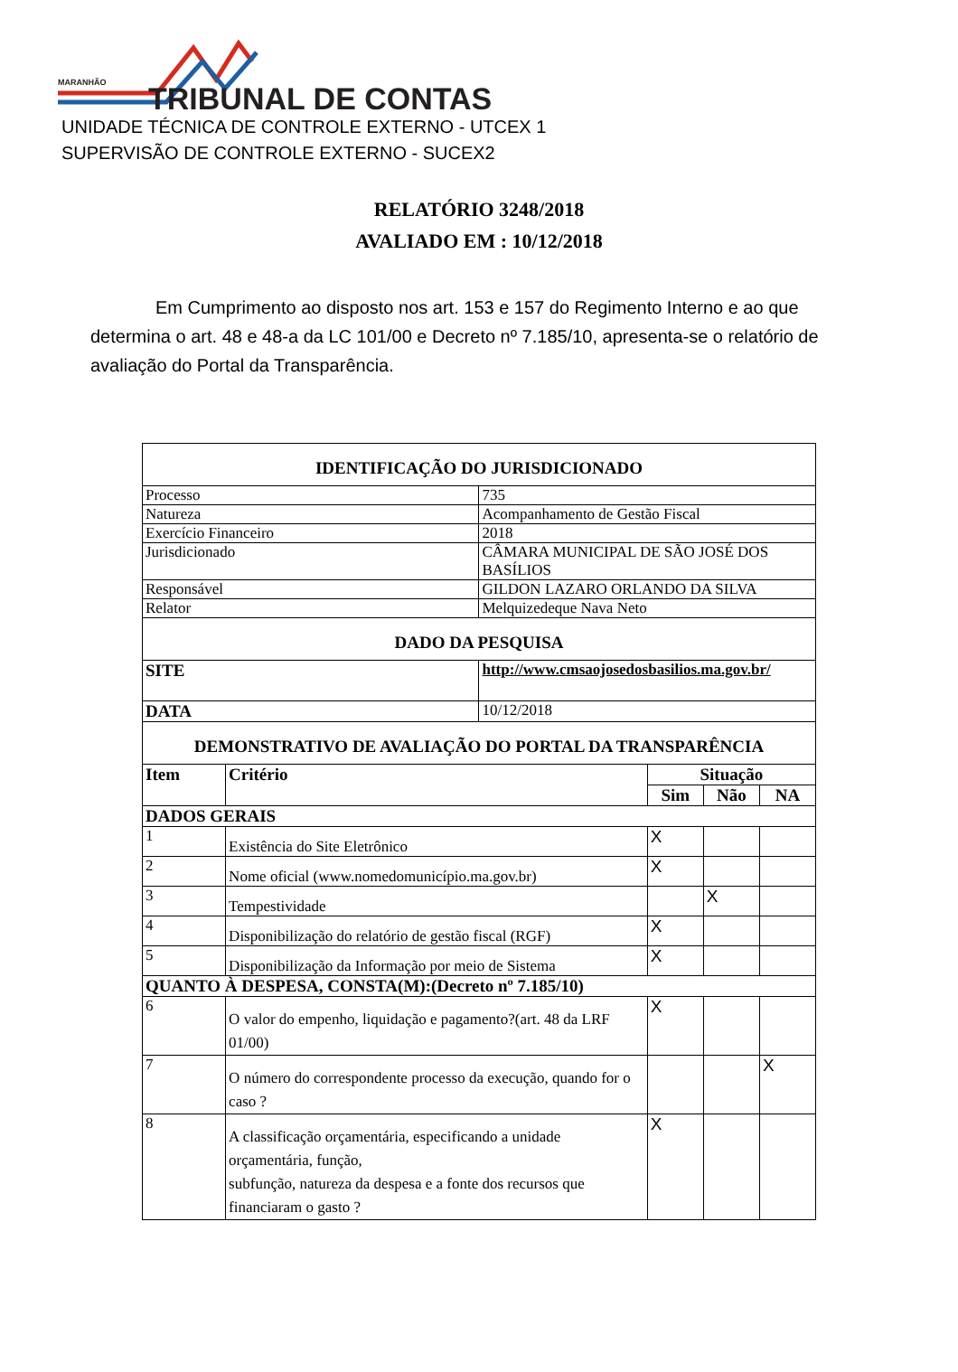MARANHÃO TRIBUNAL DE CONTAS
UNIDADE TÉCNICA DE CONTROLE EXTERNO - UTCEX 1
SUPERVISÃO DE CONTROLE EXTERNO - SUCEX2
RELATÓRIO 3248/2018
AVALIADO EM : 10/12/2018
Em Cumprimento ao disposto nos art. 153 e 157 do Regimento Interno e ao que determina o art. 48 e 48-a da LC 101/00 e Decreto nº 7.185/10, apresenta-se o relatório de avaliação do Portal da Transparência.
| IDENTIFICAÇÃO DO JURISDICIONADO | | | | | |
| Processo | | 735 | | | |
| Natureza | | Acompanhamento de Gestão Fiscal | | | |
| Exercício Financeiro | | 2018 | | | |
| Jurisdicionado | | CÂMARA MUNICIPAL DE SÃO JOSÉ DOS BASÍLIOS | | | |
| Responsável | | GILDON LAZARO ORLANDO DA SILVA | | | |
| Relator | | Melquizedeque Nava Neto | | | |
| DADO DA PESQUISA | | | | | |
| SITE | | http://www.cmsaojosedosbasilios.ma.gov.br/ | | | |
| DATA | | 10/12/2018 | | | |
| DEMONSTRATIVO DE AVALIAÇÃO DO PORTAL DA TRANSPARÊNCIA | | | | | |
| Item | Critério | | Situação | | |
| | | | Sim | Não | NA |
| DADOS GERAIS | | | | | |
| 1 | Existência do Site Eletrônico | | X | | |
| 2 | Nome oficial (www.nomedomunicípio.ma.gov.br) | | X | | |
| 3 | Tempestividade | | | X | |
| 4 | Disponibilização do relatório de gestão fiscal (RGF) | | X | | |
| 5 | Disponibilização da Informação por meio de Sistema | | X | | |
| QUANTO À DESPESA, CONSTA(M):(Decreto nº 7.185/10) | | | | | |
| 6 | O valor do empenho, liquidação e pagamento?(art. 48 da LRF 01/00) | | X | | |
| 7 | O número do correspondente processo da execução, quando for o caso ? | | | | X |
| 8 | A classificação orçamentária, especificando a unidade orçamentária, função, subfunção, natureza da despesa e a fonte dos recursos que financiaram o gasto ? | | X | | |